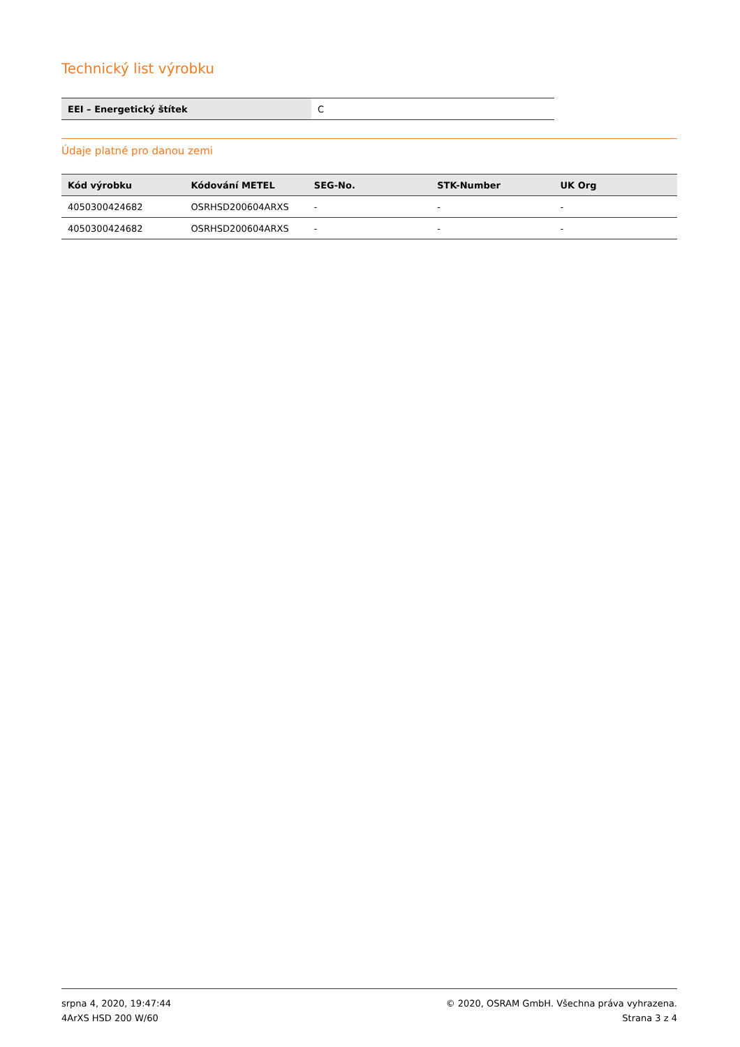Technický list výrobku
| EEI – Energetický štítek | C |
Údaje platné pro danou zemi
| Kód výrobku | Kódování METEL | SEG-No. | STK-Number | UK Org |
| --- | --- | --- | --- | --- |
| 4050300424682 | OSRHSD200604ARXS | - | - | - |
| 4050300424682 | OSRHSD200604ARXS | - | - | - |
srpna 4, 2020, 19:47:44
4ArXS HSD 200 W/60
© 2020, OSRAM GmbH. Všechna práva vyhrazena.
Strana 3 z 4